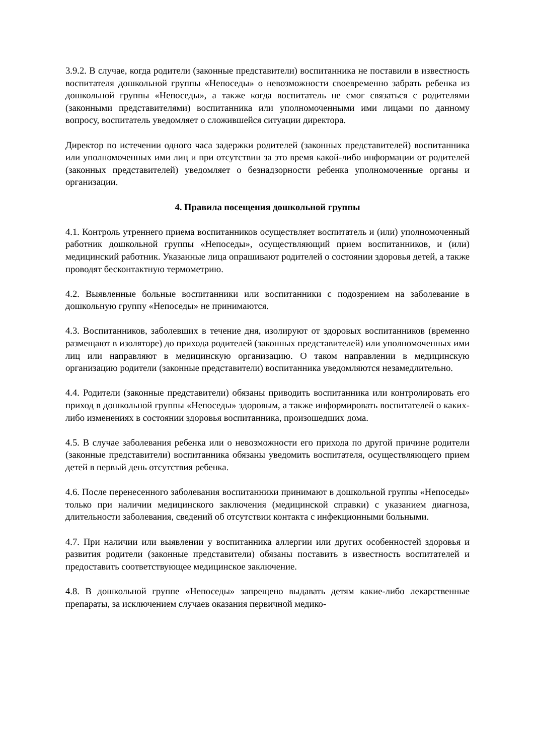3.9.2. В случае, когда родители (законные представители) воспитанника не поставили в известность воспитателя дошкольной группы «Непоседы» о невозможности своевременно забрать ребенка из дошкольной группы «Непоседы», а также когда воспитатель не смог связаться с родителями (законными представителями) воспитанника или уполномоченными ими лицами по данному вопросу, воспитатель уведомляет о сложившейся ситуации директора.
Директор по истечении одного часа задержки родителей (законных представителей) воспитанника или уполномоченных ими лиц и при отсутствии за это время какой-либо информации от родителей (законных представителей) уведомляет о безнадзорности ребенка уполномоченные органы и организации.
4. Правила посещения дошкольной группы
4.1. Контроль утреннего приема воспитанников осуществляет воспитатель и (или) уполномоченный работник дошкольной группы «Непоседы», осуществляющий прием воспитанников, и (или) медицинский работник. Указанные лица опрашивают родителей о состоянии здоровья детей, а также проводят бесконтактную термометрию.
4.2. Выявленные больные воспитанники или воспитанники с подозрением на заболевание в дошкольную группу «Непоседы» не принимаются.
4.3. Воспитанников, заболевших в течение дня, изолируют от здоровых воспитанников (временно размещают в изоляторе) до прихода родителей (законных представителей) или уполномоченных ими лиц или направляют в медицинскую организацию. О таком направлении в медицинскую организацию родители (законные представители) воспитанника уведомляются незамедлительно.
4.4. Родители (законные представители) обязаны приводить воспитанника или контролировать его приход в дошкольной группы «Непоседы» здоровым, а также информировать воспитателей о каких-либо изменениях в состоянии здоровья воспитанника, произошедших дома.
4.5. В случае заболевания ребенка или о невозможности его прихода по другой причине родители (законные представители) воспитанника обязаны уведомить воспитателя, осуществляющего прием детей в первый день отсутствия ребенка.
4.6. После перенесенного заболевания воспитанники принимают в дошкольной группы «Непоседы» только при наличии медицинского заключения (медицинской справки) с указанием диагноза, длительности заболевания, сведений об отсутствии контакта с инфекционными больными.
4.7. При наличии или выявлении у воспитанника аллергии или других особенностей здоровья и развития родители (законные представители) обязаны поставить в известность воспитателей и предоставить соответствующее медицинское заключение.
4.8. В дошкольной группе «Непоседы» запрещено выдавать детям какие-либо лекарственные препараты, за исключением случаев оказания первичной медико-